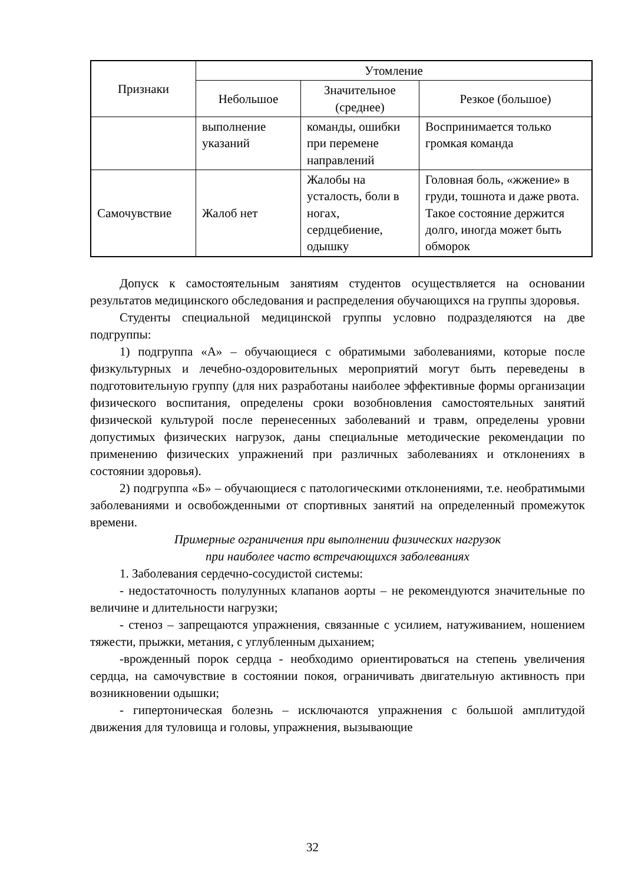| Признаки | Утомление | | |
| --- | --- | --- | --- |
| | Небольшое | Значительное (среднее) | Резкое (большое) |
| | выполнение указаний | команды, ошибки при перемене направлений | Воспринимается только громкая команда |
| Самочувствие | Жалоб нет | Жалобы на усталость, боли в ногах, сердцебиение, одышку | Головная боль, «жжение» в груди, тошнота и даже рвота. Такое состояние держится долго, иногда может быть обморок |
Допуск к самостоятельным занятиям студентов осуществляется на основании результатов медицинского обследования и распределения обучающихся на группы здоровья.
Студенты специальной медицинской группы условно подразделяются на две подгруппы:
1) подгруппа «А» – обучающиеся с обратимыми заболеваниями, которые после физкультурных и лечебно-оздоровительных мероприятий могут быть переведены в подготовительную группу (для них разработаны наиболее эффективные формы организации физического воспитания, определены сроки возобновления самостоятельных занятий физической культурой после перенесенных заболеваний и травм, определены уровни допустимых физических нагрузок, даны специальные методические рекомендации по применению физических упражнений при различных заболеваниях и отклонениях в состоянии здоровья).
2) подгруппа «Б» – обучающиеся с патологическими отклонениями, т.е. необратимыми заболеваниями и освобожденными от спортивных занятий на определенный промежуток времени.
Примерные ограничения при выполнении физических нагрузок
при наиболее часто встречающихся заболеваниях
1. Заболевания сердечно-сосудистой системы:
- недостаточность полулунных клапанов аорты – не рекомендуются значительные по величине и длительности нагрузки;
- стеноз – запрещаются упражнения, связанные с усилием, натуживанием, ношением тяжести, прыжки, метания, с углубленным дыханием;
-врожденный порок сердца - необходимо ориентироваться на степень увеличения сердца, на самочувствие в состоянии покоя, ограничивать двигательную активность при возникновении одышки;
- гипертоническая болезнь – исключаются упражнения с большой амплитудой движения для туловища и головы, упражнения, вызывающие
32